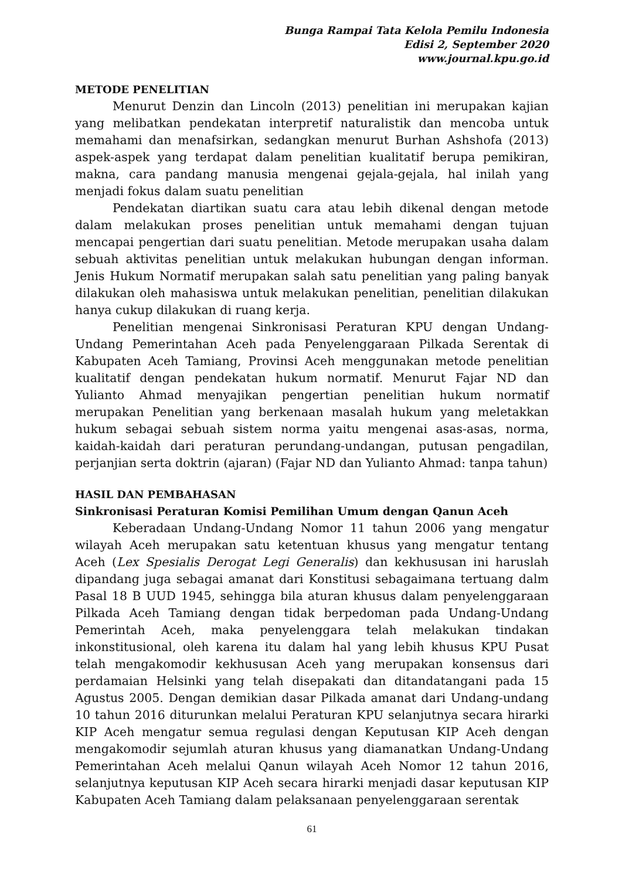Bunga Rampai Tata Kelola Pemilu Indonesia
Edisi 2, September 2020
www.journal.kpu.go.id
METODE PENELITIAN
Menurut Denzin dan Lincoln (2013) penelitian ini merupakan kajian yang melibatkan pendekatan interpretif naturalistik dan mencoba untuk memahami dan menafsirkan, sedangkan menurut Burhan Ashshofa (2013) aspek-aspek yang terdapat dalam penelitian kualitatif berupa pemikiran, makna, cara pandang manusia mengenai gejala-gejala, hal inilah yang menjadi fokus dalam suatu penelitian
Pendekatan diartikan suatu cara atau lebih dikenal dengan metode dalam melakukan proses penelitian untuk memahami dengan tujuan mencapai pengertian dari suatu penelitian. Metode merupakan usaha dalam sebuah aktivitas penelitian untuk melakukan hubungan dengan informan. Jenis Hukum Normatif merupakan salah satu penelitian yang paling banyak dilakukan oleh mahasiswa untuk melakukan penelitian, penelitian dilakukan hanya cukup dilakukan di ruang kerja.
Penelitian mengenai Sinkronisasi Peraturan KPU dengan Undang-Undang Pemerintahan Aceh pada Penyelenggaraan Pilkada Serentak di Kabupaten Aceh Tamiang, Provinsi Aceh menggunakan metode penelitian kualitatif dengan pendekatan hukum normatif. Menurut Fajar ND dan Yulianto Ahmad menyajikan pengertian penelitian hukum normatif merupakan Penelitian yang berkenaan masalah hukum yang meletakkan hukum sebagai sebuah sistem norma yaitu mengenai asas-asas, norma, kaidah-kaidah dari peraturan perundang-undangan, putusan pengadilan, perjanjian serta doktrin (ajaran) (Fajar ND dan Yulianto Ahmad: tanpa tahun)
HASIL DAN PEMBAHASAN
Sinkronisasi Peraturan Komisi Pemilihan Umum dengan Qanun Aceh
Keberadaan Undang-Undang Nomor 11 tahun 2006 yang mengatur wilayah Aceh merupakan satu ketentuan khusus yang mengatur tentang Aceh (Lex Spesialis Derogat Legi Generalis) dan kekhususan ini haruslah dipandang juga sebagai amanat dari Konstitusi sebagaimana tertuang dalm Pasal 18 B UUD 1945, sehingga bila aturan khusus dalam penyelenggaraan Pilkada Aceh Tamiang dengan tidak berpedoman pada Undang-Undang Pemerintah Aceh, maka penyelenggara telah melakukan tindakan inkonstitusional, oleh karena itu dalam hal yang lebih khusus KPU Pusat telah mengakomodir kekhususan Aceh yang merupakan konsensus dari perdamaian Helsinki yang telah disepakati dan ditandatangani pada 15 Agustus 2005. Dengan demikian dasar Pilkada amanat dari Undang-undang 10 tahun 2016 diturunkan melalui Peraturan KPU selanjutnya secara hirarki KIP Aceh mengatur semua regulasi dengan Keputusan KIP Aceh dengan mengakomodir sejumlah aturan khusus yang diamanatkan Undang-Undang Pemerintahan Aceh melalui Qanun wilayah Aceh Nomor 12 tahun 2016, selanjutnya keputusan KIP Aceh secara hirarki menjadi dasar keputusan KIP Kabupaten Aceh Tamiang dalam pelaksanaan penyelenggaraan serentak
61